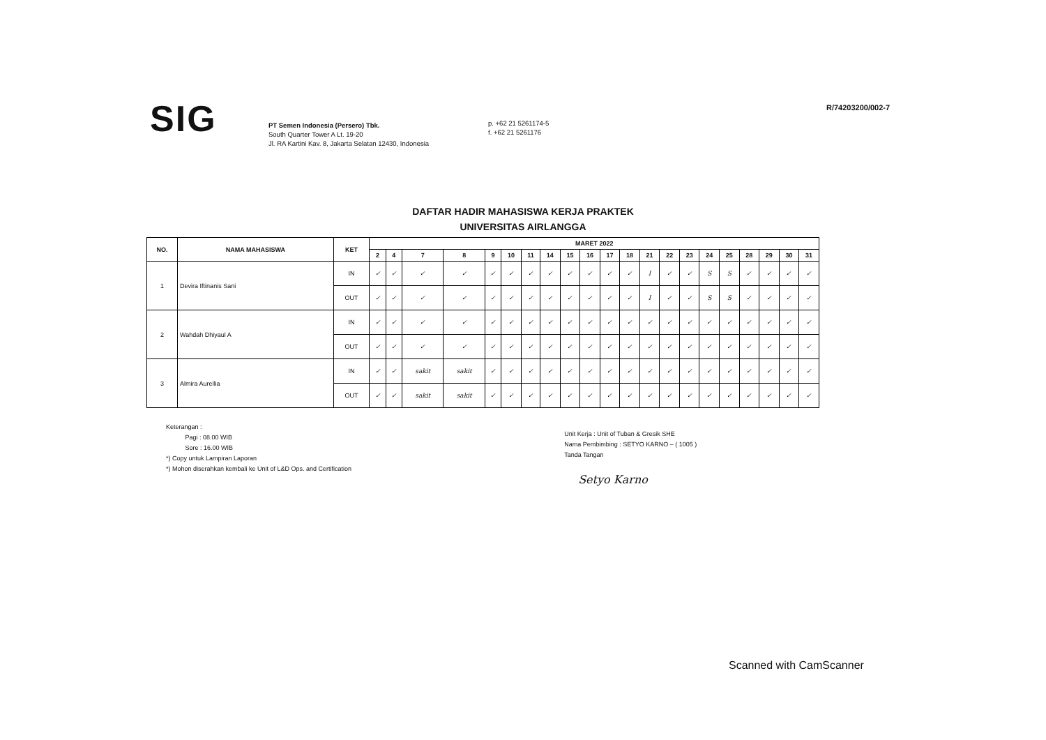SIG
PT Semen Indonesia (Persero) Tbk.
South Quarter Tower A Lt. 19-20
Jl. RA Kartini Kav. 8, Jakarta Selatan 12430, Indonesia
p. +62 21 5261174-5
f. +62 21 5261176
R/74203200/002-7
DAFTAR HADIR MAHASISWA KERJA PRAKTEK
UNIVERSITAS AIRLANGGA
| NO. | NAMA MAHASISWA | KET | MARET 2022 | | | | | | | | | | | | | | | | | | | | |
| --- | --- | --- | --- | --- | --- | --- | --- | --- | --- | --- | --- | --- | --- | --- | --- | --- | --- | --- | --- | --- | --- | --- | --- |
| | | | 2 | 4 | 7 | 8 | 9 | 10 | 11 | 14 | 15 | 16 | 17 | 18 | 21 | 22 | 23 | 24 | 25 | 28 | 29 | 30 | 31 |
| 1 | Devira Iftinanis Sani | IN | ✓ | ✓ | ✓ | ✓ | ✓ | ✓ | ✓ | ✓ | ✓ | ✓ | ✓ | ✓ | I | ✓ | ✓ | S | S | ✓ | ✓ | ✓ | ✓ |
| | | OUT | ✓ | ✓ | ✓ | ✓ | ✓ | ✓ | ✓ | ✓ | ✓ | ✓ | ✓ | ✓ | I | ✓ | ✓ | S | S | ✓ | ✓ | ✓ | ✓ |
| 2 | Wahdah Dhiyaul A | IN | ✓ | ✓ | ✓ | ✓ | ✓ | ✓ | ✓ | ✓ | ✓ | ✓ | ✓ | ✓ | ✓ | ✓ | ✓ | ✓ | ✓ | ✓ | ✓ | ✓ | ✓ |
| | | OUT | ✓ | ✓ | ✓ | ✓ | ✓ | ✓ | ✓ | ✓ | ✓ | ✓ | ✓ | ✓ | ✓ | ✓ | ✓ | ✓ | ✓ | ✓ | ✓ | ✓ | ✓ |
| 3 | Almira Aurellia | IN | ✓ | ✓ | sakit | sakit | ✓ | ✓ | ✓ | ✓ | ✓ | ✓ | ✓ | ✓ | ✓ | ✓ | ✓ | ✓ | ✓ | ✓ | ✓ | ✓ | ✓ |
| | | OUT | ✓ | ✓ | sakit | sakit | ✓ | ✓ | ✓ | ✓ | ✓ | ✓ | ✓ | ✓ | ✓ | ✓ | ✓ | ✓ | ✓ | ✓ | ✓ | ✓ | ✓ |
Keterangan :
Pagi : 08.00 WIB
Sore : 16.00 WIB
*) Copy untuk Lampiran Laporan
*) Mohon diserahkan kembali ke Unit of L&D Ops. and Certification
Unit Kerja : Unit of Tuban & Gresik SHE
Nama Pembimbing : SETYO KARNO – ( 1005 )
Tanda Tangan
Setyo Karno
Scanned with CamScanner